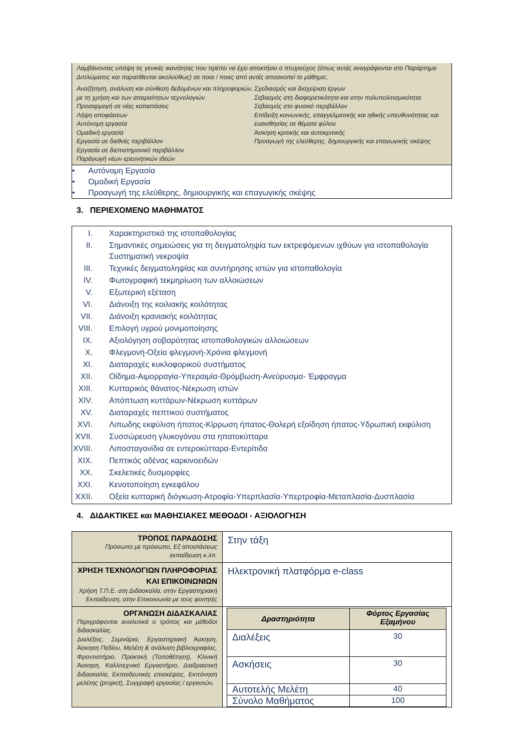Λαμβάνοντας υπόψη τις γενικές ικανότητες που πρέπει να έχει αποκτήσει ο πτυχιούχος (όπως αυτές αναγράφονται στο Παράρτημα Διπλώματος και παρατίθενται ακολούθως) σε ποια / ποιες από αυτές αποσκοπεί το μάθημα;.
Αναζήτηση, ανάλυση και σύνθεση δεδομένων και πληροφοριών, με τη χρήση και των απαραίτητων τεχνολογιών
Προσαρμογή σε νέες καταστάσεις
Λήψη αποφάσεων
Αυτόνομη εργασία
Ομαδική εργασία
Εργασία σε διεθνές περιβάλλον
Εργασία σε διεπιστημονικό περιβάλλον
Παράγωγή νέων ερευνητικών ιδεών
Σχεδιασμός και διαχείριση έργων
Σεβασμός στη διαφορετικότητα και στην πολυπολιτισμικότητα
Σεβασμός στο φυσικό περιβάλλον
Επίδειξη κοινωνικής, επαγγελματικής και ηθικής υπευθυνότητας και ευαισθησίας σε θέματα φύλου
Άσκηση κριτικής και αυτοκριτικής
Προαγωγή της ελεύθερης, δημιουργικής και επαγωγικής σκέψης
• Αυτόνομη Εργασία
• Ομαδική Εργασία
• Προαγωγή της ελεύθερης, δημιουργικής και επαγωγικής σκέψης
3. ΠΕΡΙΕΧΟΜΕΝΟ ΜΑΘΗΜΑΤΟΣ
| I. | Χαρακτηριστικά της ιστοπαθολογίας |
| II. | Σημαντικές σημειώσεις για τη δειγματοληψία των εκτρεφόμενων ιχθύων για ιστοπαθολογία Συστηματική νεκροψία |
| III. | Τεχνικές δειγματοληψίας και συντήρησης ιστών για ιστοπαθολογία |
| IV. | Φωτογραφική τεκμηρίωση των αλλοιώσεων |
| V. | Εξωτερική εξέταση |
| VI. | Διάνοιξη της κοιλιακής κοιλότητας |
| VII. | Διάνοιξη κρανιακής κοιλότητας |
| VIII. | Επιλογή υγρού μονιμοποίησης |
| IX. | Αξιολόγηση σοβαρότητας ιστοπαθολογικών αλλοιώσεων |
| X. | Φλεγμονή-Οξεία φλεγμονή-Χρόνια φλεγμονή |
| XI. | Διαταραχές κυκλοφορικού συστήματος |
| XII. | Οίδημα-Αιμορραγία-Υπεραιμία-Θρόμβωση-Ανεύρυσμα- Έμφραγμα |
| XIII. | Κυτταρικός θάνατος-Νέκρωση ιστών |
| XIV. | Απόπτωση κυττάρων-Νέκρωση κυττάρων |
| XV. | Διαταραχές πεπτικού συστήματος |
| XVI. | Λιπωδης εκφύλιση ήπατος-Κίρρωση ήπατος-Θολερή εξοίδηση ήπατος-Υδρωπική εκφύλιση |
| XVII. | Συσσώρευση γλυκογόνου στα ηπατοκύτταρα |
| XVIII. | Λιποσταγονίδια σε εντεροκύτταρα-Εντερίτιδα |
| XIX. | Πεπτικός αδένας καρκινοειδών |
| XX. | Σκελετικές δυσμορφίες |
| XXI. | Κενοτοποίηση εγκεφάλου |
| XXII. | Οξεία κυτταρική διόγκωση-Ατροφία-Υπερπλασία-Υπερτροφία-Μεταπλασία-Δυσπλασία |
4. ΔΙΔΑΚΤΙΚΕΣ και ΜΑΘΗΣΙΑΚΕΣ ΜΕΘΟΔΟΙ - ΑΞΙΟΛΟΓΗΣΗ
| ΤΡΟΠΟΣ ΠΑΡΑΔΟΣΗΣ Πρόσωπο με πρόσωπο, Εξ αποστάσεως εκπαίδευση κ.λπ. | Στην τάξη |
| ΧΡΗΣΗ ΤΕΧΝΟΛΟΓΙΩΝ ΠΛΗΡΟΦΟΡΙΑΣ ΚΑΙ ΕΠΙΚΟΙΝΩΝΙΩΝ Χρήση Τ.Π.Ε. στη Διδασκαλία, στην Εργαστηριακή Εκπαίδευση, στην Επικοινωνία με τους φοιτητές | Ηλεκτρονική πλατφόρμα e-class |
| ΟΡΓΑΝΩΣΗ ΔΙΔΑΣΚΑΛΙΑΣ Περιγράφονται αναλυτικά ο τρόπος και μέθοδοι διδασκαλίας. Διαλέξεις, Σεμινάρια, Εργαστηριακή Άσκηση, Άσκηση Πεδίου, Μελέτη & ανάλυση βιβλιογραφίας, Φροντιστήριο, Πρακτική (Τοποθέτηση), Κλινική Άσκηση, Καλλιτεχνικό Εργαστήριο, Διαδραστική διδασκαλία, Εκπαιδευτικές επισκέψεις, Εκπόνηση μελέτης (project), Συγγραφή εργασίας / εργασιών, | / Δραστηριότητα / Φόρτος Εργασίας Εξαμήνου / / --- / --- / / Διαλέξεις / 30 / / Ασκήσεις / 30 / / Αυτοτελής Μελέτη / 40 / / Σύνολο Μαθήματος / 100 / |